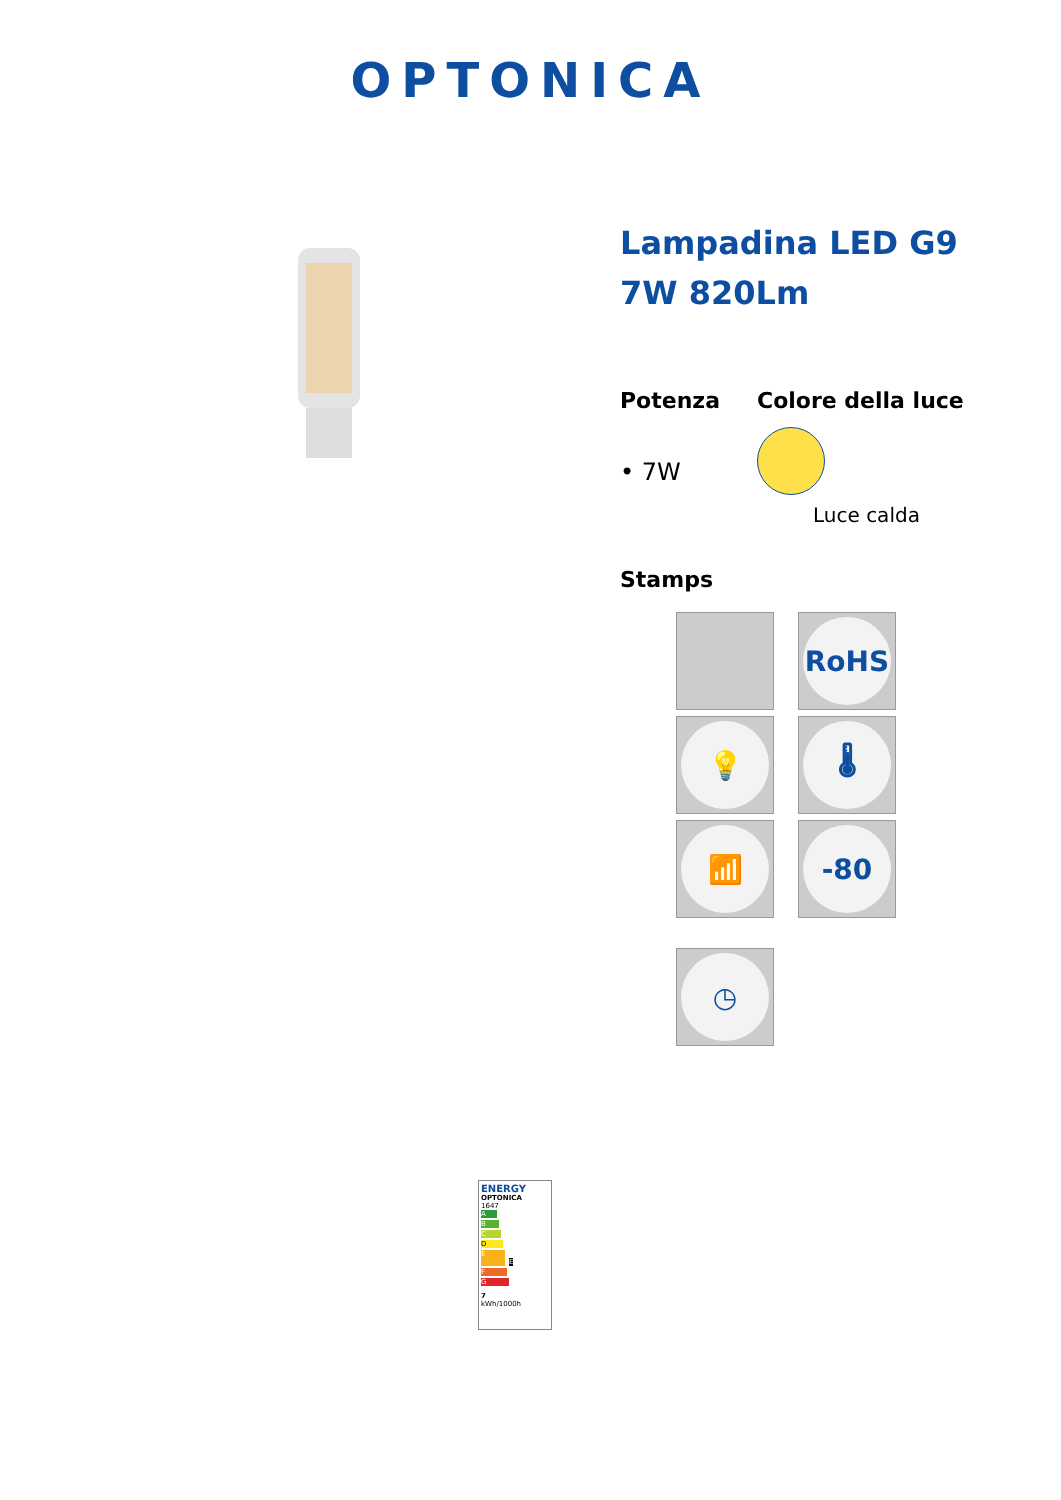OPTONICA
Lampadina LED G9
7W 820Lm
Potenza
• 7W
Colore della luce
Luce calda
Stamps
RoHS
💡
🌡
📶
-80
◷
ENERGY
OPTONICA
1647
A
B
C
D
E E
F
G
7
kWh/1000h